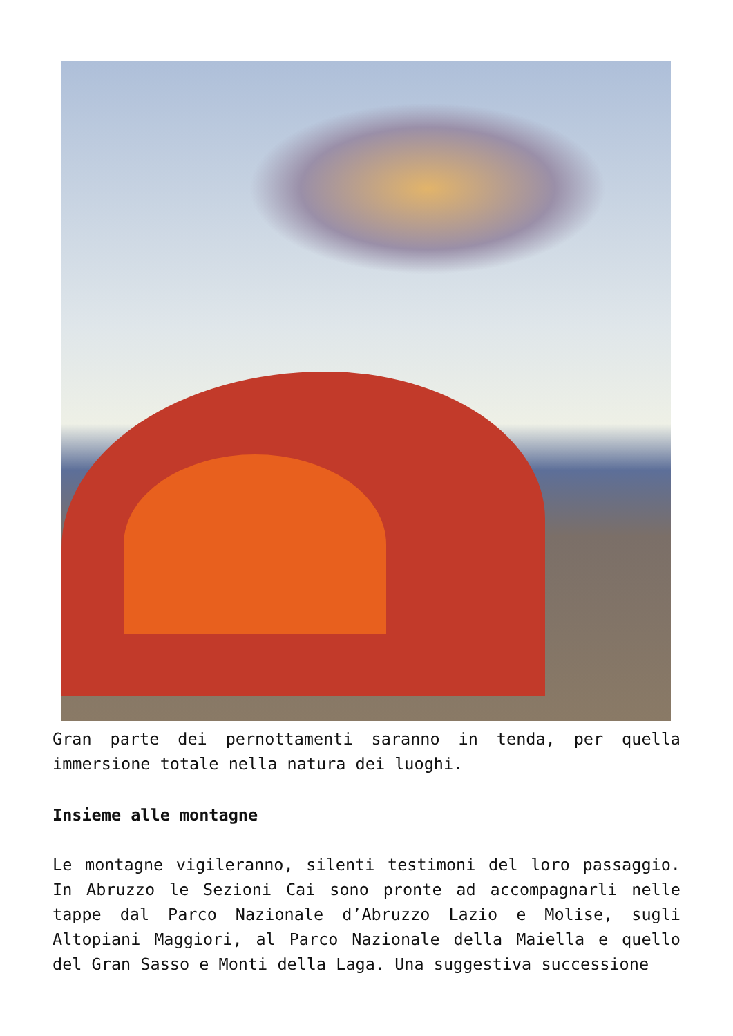Gran parte dei pernottamenti saranno in tenda, per quella immersione totale nella natura dei luoghi.
Insieme alle montagne
Le montagne vigileranno, silenti testimoni del loro passaggio. In Abruzzo le Sezioni Cai sono pronte ad accompagnarli nelle tappe dal Parco Nazionale d’Abruzzo Lazio e Molise, sugli Altopiani Maggiori, al Parco Nazionale della Maiella e quello del Gran Sasso e Monti della Laga. Una suggestiva successione